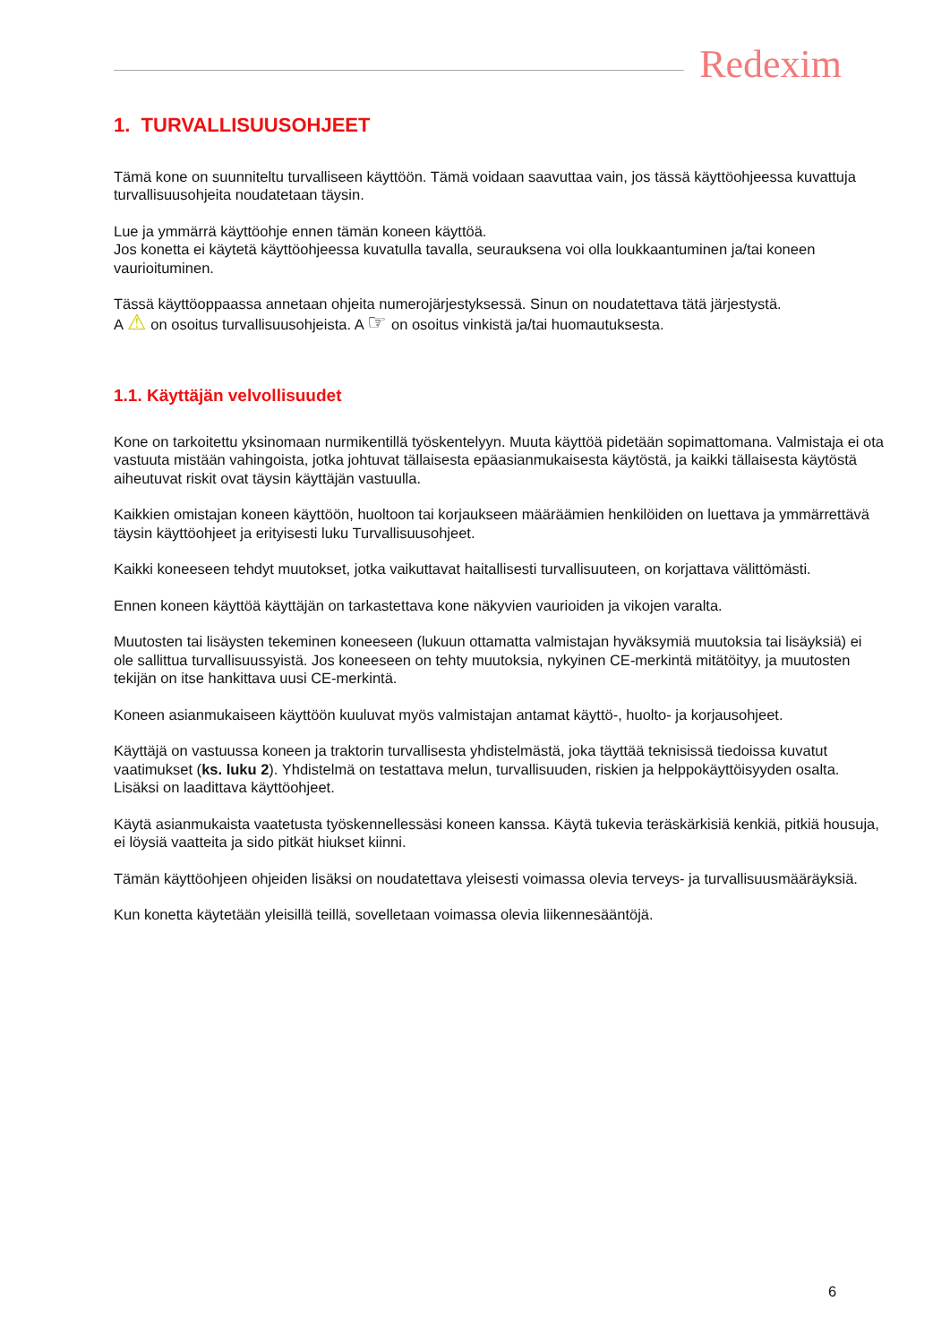Redexim
1. TURVALLISUUSOHJEET
Tämä kone on suunniteltu turvalliseen käyttöön. Tämä voidaan saavuttaa vain, jos tässä käyttöohjeessa kuvattuja turvallisuusohjeita noudatetaan täysin.
Lue ja ymmärrä käyttöohje ennen tämän koneen käyttöä.
Jos konetta ei käytetä käyttöohjeessa kuvatulla tavalla, seurauksena voi olla loukkaantuminen ja/tai koneen vaurioituminen.
Tässä käyttöoppaassa annetaan ohjeita numerojärjestyksessä. Sinun on noudatettava tätä järjestystä.
A ⚠ on osoitus turvallisuusohjeista. A ☞ on osoitus vinkistä ja/tai huomautuksesta.
1.1. Käyttäjän velvollisuudet
Kone on tarkoitettu yksinomaan nurmikentillä työskentelyyn. Muuta käyttöä pidetään sopimattomana. Valmistaja ei ota vastuuta mistään vahingoista, jotka johtuvat tällaisesta epäasianmukaisesta käytöstä, ja kaikki tällaisesta käytöstä aiheutuvat riskit ovat täysin käyttäjän vastuulla.
Kaikkien omistajan koneen käyttöön, huoltoon tai korjaukseen määräämien henkilöiden on luettava ja ymmärrettävä täysin käyttöohjeet ja erityisesti luku Turvallisuusohjeet.
Kaikki koneeseen tehdyt muutokset, jotka vaikuttavat haitallisesti turvallisuuteen, on korjattava välittömästi.
Ennen koneen käyttöä käyttäjän on tarkastettava kone näkyvien vaurioiden ja vikojen varalta.
Muutosten tai lisäysten tekeminen koneeseen (lukuun ottamatta valmistajan hyväksymiä muutoksia tai lisäyksiä) ei ole sallittua turvallisuussyistä. Jos koneeseen on tehty muutoksia, nykyinen CE-merkintä mitätöityy, ja muutosten tekijän on itse hankittava uusi CE-merkintä.
Koneen asianmukaiseen käyttöön kuuluvat myös valmistajan antamat käyttö-, huolto- ja korjausohjeet.
Käyttäjä on vastuussa koneen ja traktorin turvallisesta yhdistelmästä, joka täyttää teknisissä tiedoissa kuvatut vaatimukset (ks. luku 2). Yhdistelmä on testattava melun, turvallisuuden, riskien ja helppokäyttöisyyden osalta. Lisäksi on laadittava käyttöohjeet.
Käytä asianmukaista vaatetusta työskennellessäsi koneen kanssa. Käytä tukevia teräskärkisiä kenkiä, pitkiä housuja, ei löysiä vaatteita ja sido pitkät hiukset kiinni.
Tämän käyttöohjeen ohjeiden lisäksi on noudatettava yleisesti voimassa olevia terveys- ja turvallisuusmääräyksiä.
Kun konetta käytetään yleisillä teillä, sovelletaan voimassa olevia liikennesääntöjä.
6